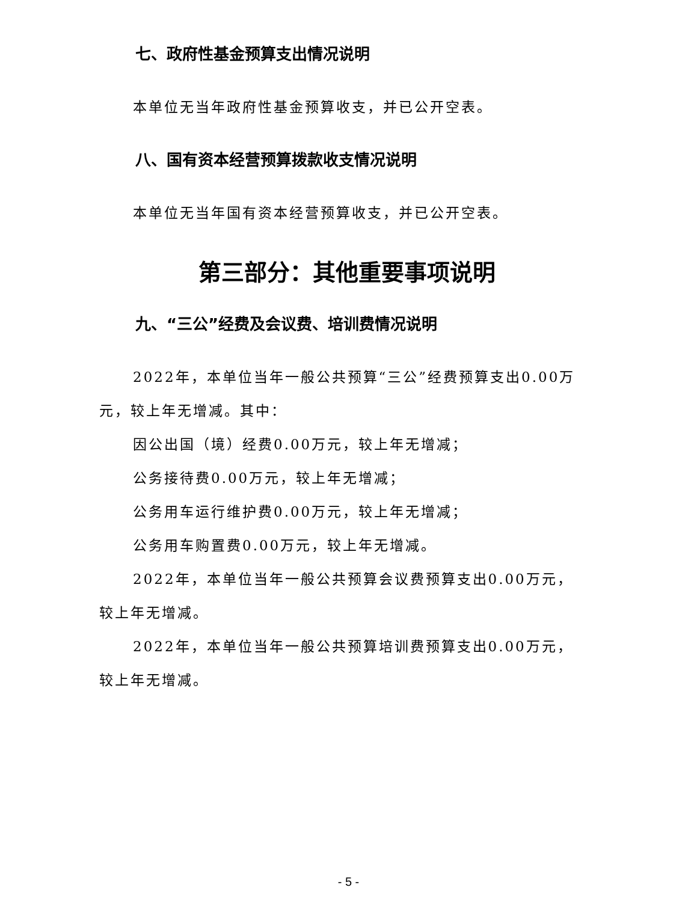七、政府性基金预算支出情况说明
本单位无当年政府性基金预算收支，并已公开空表。
八、国有资本经营预算拨款收支情况说明
本单位无当年国有资本经营预算收支，并已公开空表。
第三部分：其他重要事项说明
九、“三公”经费及会议费、培训费情况说明
2022年，本单位当年一般公共预算“三公”经费预算支出0.00万元，较上年无增减。其中：
因公出国（境）经费0.00万元，较上年无增减；
公务接待费0.00万元，较上年无增减；
公务用车运行维护费0.00万元，较上年无增减；
公务用车购置费0.00万元，较上年无增减。
2022年，本单位当年一般公共预算会议费预算支出0.00万元，较上年无增减。
2022年，本单位当年一般公共预算培训费预算支出0.00万元，较上年无增减。
- 5 -